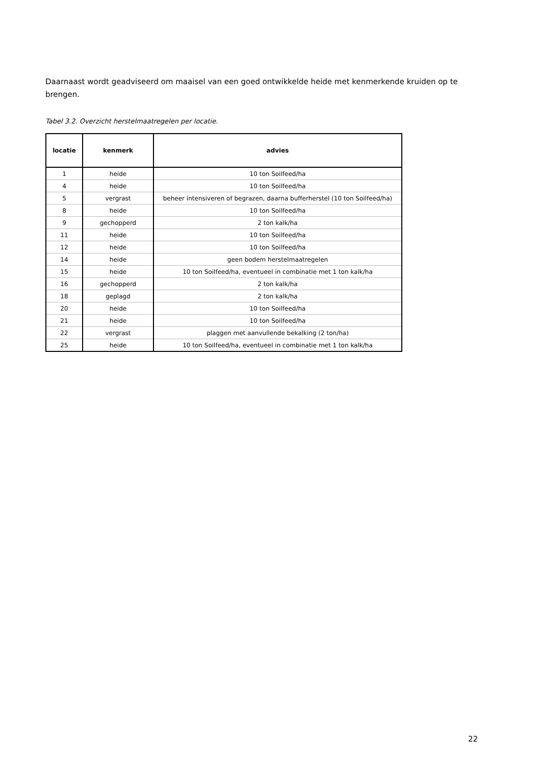Daarnaast wordt geadviseerd om maaisel van een goed ontwikkelde heide met kenmerkende kruiden op te brengen.
Tabel 3.2. Overzicht herstelmaatregelen per locatie.
| locatie | kenmerk | advies |
| --- | --- | --- |
| 1 | heide | 10 ton Soilfeed/ha |
| 4 | heide | 10 ton Soilfeed/ha |
| 5 | vergrast | beheer intensiveren of begrazen, daarna bufferherstel (10 ton Soilfeed/ha) |
| 8 | heide | 10 ton Soilfeed/ha |
| 9 | gechopperd | 2 ton kalk/ha |
| 11 | heide | 10 ton Soilfeed/ha |
| 12 | heide | 10 ton Soilfeed/ha |
| 14 | heide | geen bodem herstelmaatregelen |
| 15 | heide | 10 ton Soilfeed/ha, eventueel in combinatie met 1 ton kalk/ha |
| 16 | gechopperd | 2 ton kalk/ha |
| 18 | geplagd | 2 ton kalk/ha |
| 20 | heide | 10 ton Soilfeed/ha |
| 21 | heide | 10 ton Soilfeed/ha |
| 22 | vergrast | plaggen met aanvullende bekalking (2 ton/ha) |
| 25 | heide | 10 ton Soilfeed/ha, eventueel in combinatie met 1 ton kalk/ha |
22